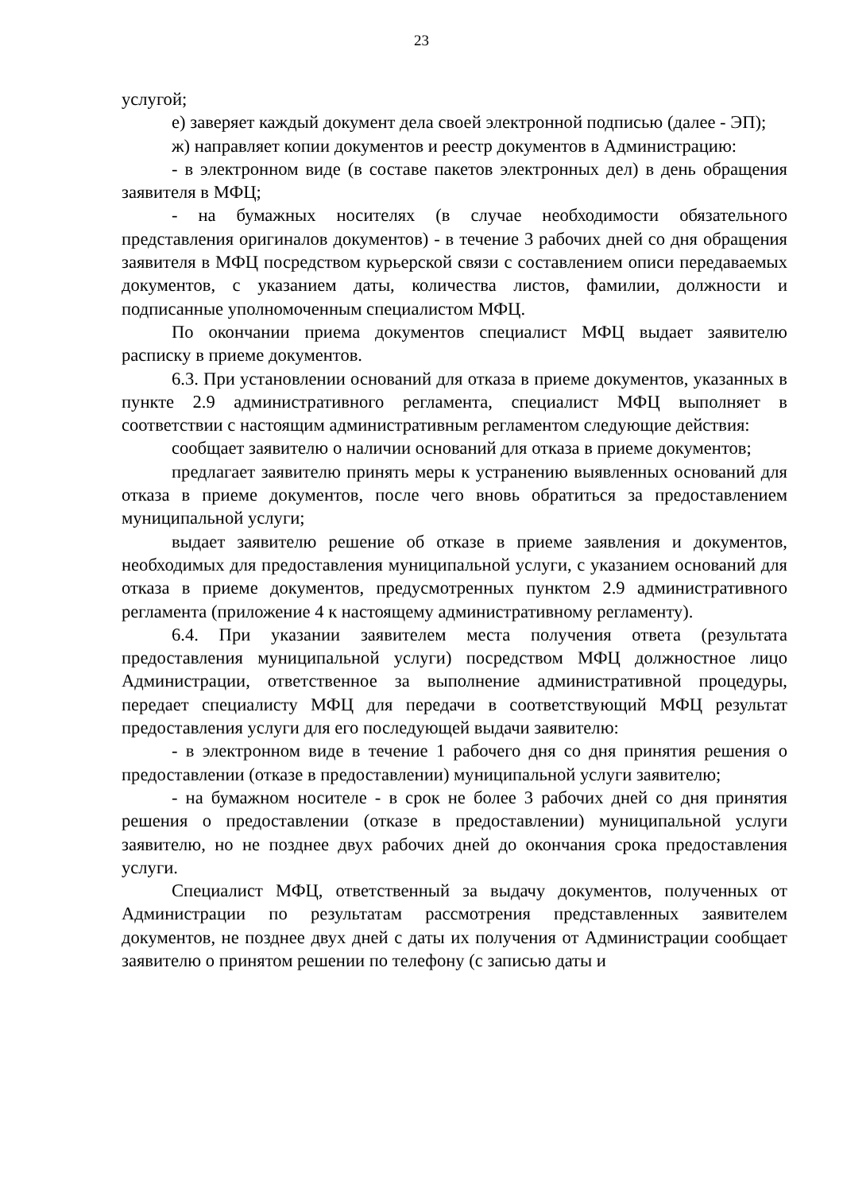23
услугой;
е) заверяет каждый документ дела своей электронной подписью (далее - ЭП);
ж) направляет копии документов и реестр документов в Администрацию:
- в электронном виде (в составе пакетов электронных дел) в день обращения заявителя в МФЦ;
- на бумажных носителях (в случае необходимости обязательного представления оригиналов документов) - в течение 3 рабочих дней со дня обращения заявителя в МФЦ посредством курьерской связи с составлением описи передаваемых документов, с указанием даты, количества листов, фамилии, должности и подписанные уполномоченным специалистом МФЦ.
По окончании приема документов специалист МФЦ выдает заявителю расписку в приеме документов.
6.3. При установлении оснований для отказа в приеме документов, указанных в пункте 2.9 административного регламента, специалист МФЦ выполняет в соответствии с настоящим административным регламентом следующие действия:
сообщает заявителю о наличии оснований для отказа в приеме документов;
предлагает заявителю принять меры к устранению выявленных оснований для отказа в приеме документов, после чего вновь обратиться за предоставлением муниципальной услуги;
выдает заявителю решение об отказе в приеме заявления и документов, необходимых для предоставления муниципальной услуги, с указанием оснований для отказа в приеме документов, предусмотренных пунктом 2.9 административного регламента (приложение 4 к настоящему административному регламенту).
6.4. При указании заявителем места получения ответа (результата предоставления муниципальной услуги) посредством МФЦ должностное лицо Администрации, ответственное за выполнение административной процедуры, передает специалисту МФЦ для передачи в соответствующий МФЦ результат предоставления услуги для его последующей выдачи заявителю:
- в электронном виде в течение 1 рабочего дня со дня принятия решения о предоставлении (отказе в предоставлении) муниципальной услуги заявителю;
- на бумажном носителе - в срок не более 3 рабочих дней со дня принятия решения о предоставлении (отказе в предоставлении) муниципальной услуги заявителю, но не позднее двух рабочих дней до окончания срока предоставления услуги.
Специалист МФЦ, ответственный за выдачу документов, полученных от Администрации по результатам рассмотрения представленных заявителем документов, не позднее двух дней с даты их получения от Администрации сообщает заявителю о принятом решении по телефону (с записью даты и